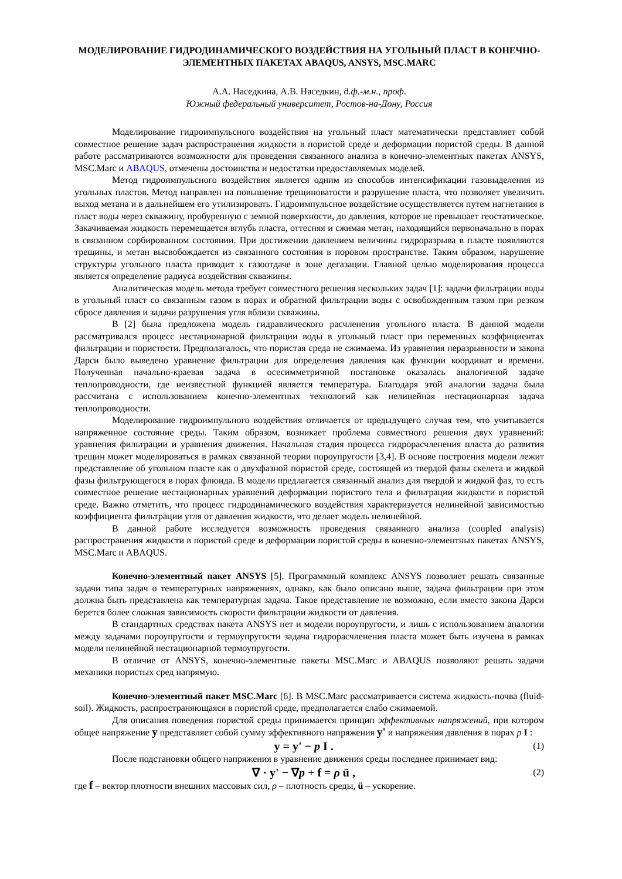МОДЕЛИРОВАНИЕ ГИДРОДИНАМИЧЕСКОГО ВОЗДЕЙСТВИЯ НА УГОЛЬНЫЙ ПЛАСТ В КОНЕЧНО-ЭЛЕМЕНТНЫХ ПАКЕТАХ ABAQUS, ANSYS, MSC.MARC
А.А. Наседкина, А.В. Наседкин, д.ф.-м.н., проф.
Южный федеральный университет, Ростов-на-Дону, Россия
Моделирование гидроимпульсного воздействия на угольный пласт математически представляет собой совместное решение задач распространения жидкости в пористой среде и деформации пористой среды. В данной работе рассматриваются возможности для проведения связанного анализа в конечно-элементных пакетах ANSYS, MSC.Marc и ABAQUS, отмечены достоинства и недостатки предоставляемых моделей.
Метод гидроимпульсного воздействия является одним из способов интенсификации газовыделения из угольных пластов. Метод направлен на повышение трещиноватости и разрушение пласта, что позволяет увеличить выход метана и в дальнейшем его утилизировать. Гидроимпульсное воздействие осуществляется путем нагнетания в пласт воды через скважину, пробуренную с земной поверхности, до давления, которое не превышает геостатическое. Закачиваемая жидкость перемещается вглубь пласта, оттесняя и сжимая метан, находящийся первоначально в порах в связанном сорбированном состоянии. При достижении давлением величины гидроразрыва в пласте появляются трещины, и метан высвобождается из связанного состояния в поровом пространстве. Таким образом, нарушение структуры угольного пласта приводит к газоотдаче в зоне дегазации. Главной целью моделирования процесса является определение радиуса воздействия скважины.
Аналитическая модель метода требует совместного решения нескольких задач [1]: задачи фильтрации воды в угольный пласт со связанным газом в порах и обратной фильтрации воды с освобожденным газом при резком сбросе давления и задачи разрушения угля вблизи скважины.
В [2] была предложена модель гидравлического расчленения угольного пласта. В данной модели рассматривался процесс нестационарной фильтрации воды в угольный пласт при переменных коэффициентах фильтрации и пористости. Предполагалось, что пористая среда не сжимаема. Из уравнения неразрывности и закона Дарси было выведено уравнение фильтрации для определения давления как функции координат и времени. Полученная начально-краевая задача в осесимметричной постановке оказалась аналогичной задаче теплопроводности, где неизвестной функцией является температура. Благодаря этой аналогии задача была рассчитана с использованием конечно-элементных технологий как нелинейная нестационарная задача теплопроводности.
Моделирование гидроимпульного воздействия отличается от предыдущего случая тем, что учитывается напряженное состояние среды. Таким образом, возникает проблема совместного решения двух уравнений: уравнения фильтрации и уравнения движения. Начальная стадия процесса гидрорасчленения пласта до развития трещин может моделироваться в рамках связанной теории пороупругости [3,4]. В основе построения модели лежит представление об угольном пласте как о двухфазной пористой среде, состоящей из твердой фазы скелета и жидкой фазы фильтрующегося в порах флюида. В модели предлагается связанный анализ для твердой и жидкой фаз, то есть совместное решение нестационарных уравнений деформации пористого тела и фильтрации жидкости в пористой среде. Важно отметить, что процесс гидродинамического воздействия характеризуется нелинейной зависимостью коэффициента фильтрации угля от давления жидкости, что делает модель нелинейной.
В данной работе исследуется возможность проведения связанного анализа (coupled analysis) распространения жидкости в пористой среде и деформации пористой среды в конечно-элементных пакетах ANSYS, MSC.Marc и ABAQUS.
Конечно-элементный пакет ANSYS [5]. Программный комплекс ANSYS позволяет решать связанные задачи типа задач о температурных напряжениях, однако, как было описано выше, задача фильтрации при этом должна быть представлена как температурная задача. Такое представление не возможно, если вместо закона Дарси берется более сложная зависимость скорости фильтрации жидкости от давления.
В стандартных средствах пакета ANSYS нет и модели пороупругости, и лишь с использованием аналогии между задачами пороупругости и термоупругости задача гидрорасчленения пласта может быть изучена в рамках модели нелинейной нестационарной термоупругости.
В отличие от ANSYS, конечно-элементные пакеты MSC.Marc и ABAQUS позволяют решать задачи механики пористых сред напрямую.
Конечно-элементный пакет MSC.Marc [6]. В MSC.Marc рассматривается система жидкость-почва (fluid-soil). Жидкость, распространяющаяся в пористой среде, предполагается слабо сжимаемой.
Для описания поведения пористой среды принимается принцип эффективных напряжений, при котором общее напряжение y представляет собой сумму эффективного напряжения y' и напряжения давления в порах p I :
y = y' − p I . (1)
После подстановки общего напряжения в уравнение движения среды последнее принимает вид:
∇ · y' − ∇p + f = ρ ü , (2)
где f – вектор плотности внешних массовых сил, ρ – плотность среды, ü – ускорение.